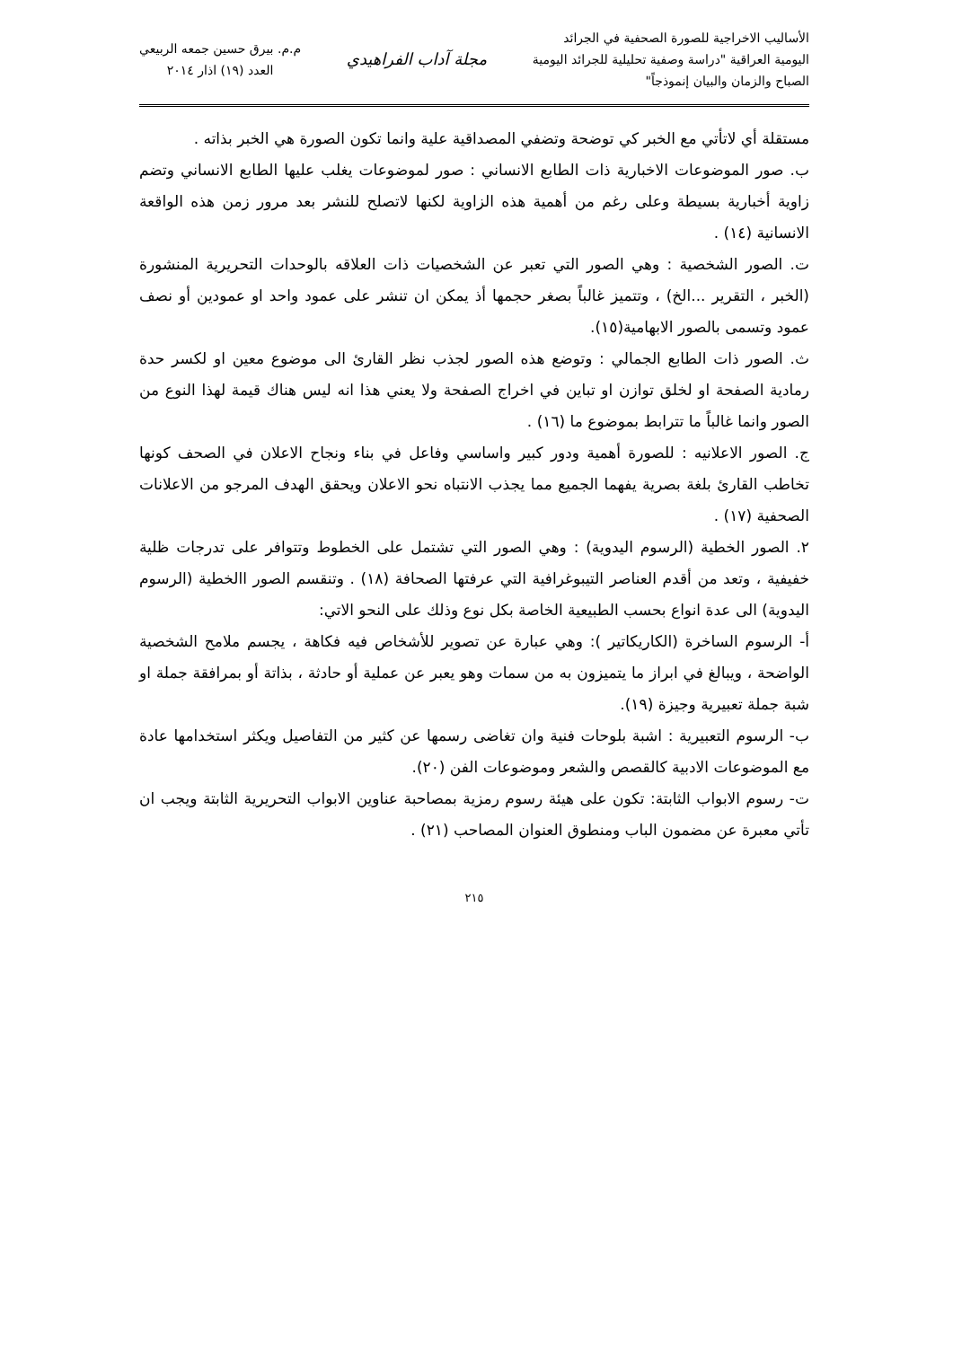الأساليب الاخراجية للصورة الصحفية في الجرائد
اليومية العراقية "دراسة وصفية تحليلية للجرائد اليومية
الصباح والزمان والبيان إنموذجاً"
مجلة آداب الفراهيدي
م.م. بيرق حسين جمعه الربيعي
العدد (١٩) اذار ٢٠١٤
مستقلة أي لاتأتي مع الخبر كي توضحة وتضفي المصداقية علية وانما تكون الصورة هي الخبر بذاته .
ب. صور الموضوعات الاخبارية ذات الطابع الانساني : صور لموضوعات يغلب عليها الطابع الانساني وتضم زاوية أخبارية بسيطة وعلى رغم من أهمية هذه الزاوية لكنها لاتصلح للنشر بعد مرور زمن هذه الواقعة الانسانية (١٤) .
ت. الصور الشخصية : وهي الصور التي تعبر عن الشخصيات ذات العلاقه بالوحدات التحريرية المنشورة (الخبر ، التقرير ...الخ) ، وتتميز غالباً بصغر حجمها أذ يمكن ان تنشر على عمود واحد او عمودين أو نصف عمود وتسمى بالصور الابهامية(١٥).
ث. الصور ذات الطابع الجمالي : وتوضع هذه الصور لجذب نظر القارئ الى موضوع معين او لكسر حدة رمادية الصفحة او لخلق توازن او تباين في اخراج الصفحة ولا يعني هذا انه ليس هناك قيمة لهذا النوع من الصور وانما غالباً ما تترابط بموضوع ما (١٦) .
ج. الصور الاعلانيه : للصورة أهمية ودور كبير واساسي وفاعل في بناء ونجاح الاعلان في الصحف كونها تخاطب القارئ بلغة بصرية يفهما الجميع مما يجذب الانتباه نحو الاعلان ويحقق الهدف المرجو من الاعلانات الصحفية (١٧) .
٢. الصور الخطية (الرسوم اليدوية) : وهي الصور التي تشتمل على الخطوط وتتوافر على تدرجات ظلية خفيفية ، وتعد من أقدم العناصر التيبوغرافية التي عرفتها الصحافة (١٨) . وتنقسم الصور االخطية (الرسوم اليدوية) الى عدة انواع بحسب الطبيعية الخاصة بكل نوع وذلك على النحو الاتي:
أ- الرسوم الساخرة (الكاريكاتير ): وهي عبارة عن تصوير للأشخاص فيه فكاهة ، يجسم ملامح الشخصية الواضحة ، ويبالغ في ابراز ما يتميزون به من سمات وهو يعبر عن عملية أو حادثة ، بذاتة أو بمرافقة جملة او شبة جملة تعبيرية وجيزة (١٩).
ب- الرسوم التعبيرية : اشبة بلوحات فنية وان تغاضى رسمها عن كثير من التفاصيل ويكثر استخدامها عادة مع الموضوعات الادبية كالقصص والشعر وموضوعات الفن (٢٠).
ت- رسوم الابواب الثابتة: تكون على هيئة رسوم رمزية بمصاحبة عناوين الابواب التحريرية الثابتة ويجب ان تأتي معبرة عن مضمون الباب ومنطوق العنوان المصاحب (٢١) .
٢١٥